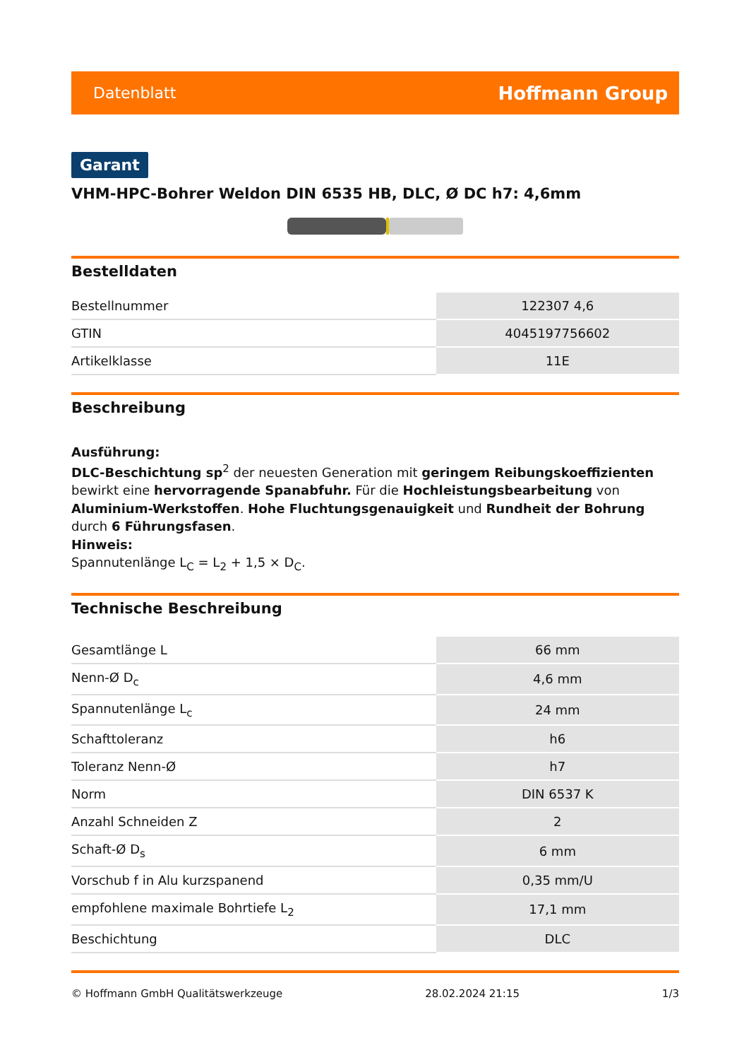Datenblatt Hoffmann Group
Garant
VHM-HPC-Bohrer Weldon DIN 6535 HB, DLC, Ø DC h7: 4,6mm
Bestelldaten
| Bestellnummer | 122307 4,6 |
| GTIN | 4045197756602 |
| Artikelklasse | 11E |
Beschreibung
Ausführung:
DLC-Beschichtung sp<sup>2</sup> der neuesten Generation mit geringem Reibungskoeffizienten bewirkt eine hervorragende Spanabfuhr. Für die Hochleistungsbearbeitung von Aluminium-Werkstoffen. Hohe Fluchtungsgenauigkeit und Rundheit der Bohrung durch 6 Führungsfasen.
Hinweis:
Spannutenlänge L<sub>C</sub> = L<sub>2</sub> + 1,5 × D<sub>C</sub>.
Technische Beschreibung
| Gesamtlänge L | 66 mm |
| Nenn-Ø D<sub>c</sub> | 4,6 mm |
| Spannutenlänge L<sub>c</sub> | 24 mm |
| Schafttoleranz | h6 |
| Toleranz Nenn-Ø | h7 |
| Norm | DIN 6537 K |
| Anzahl Schneiden Z | 2 |
| Schaft-Ø D<sub>s</sub> | 6 mm |
| Vorschub f in Alu kurzspanend | 0,35 mm/U |
| empfohlene maximale Bohrtiefe L<sub>2</sub> | 17,1 mm |
| Beschichtung | DLC |
© Hoffmann GmbH Qualitätswerkzeuge 28.02.2024 21:15 1/3